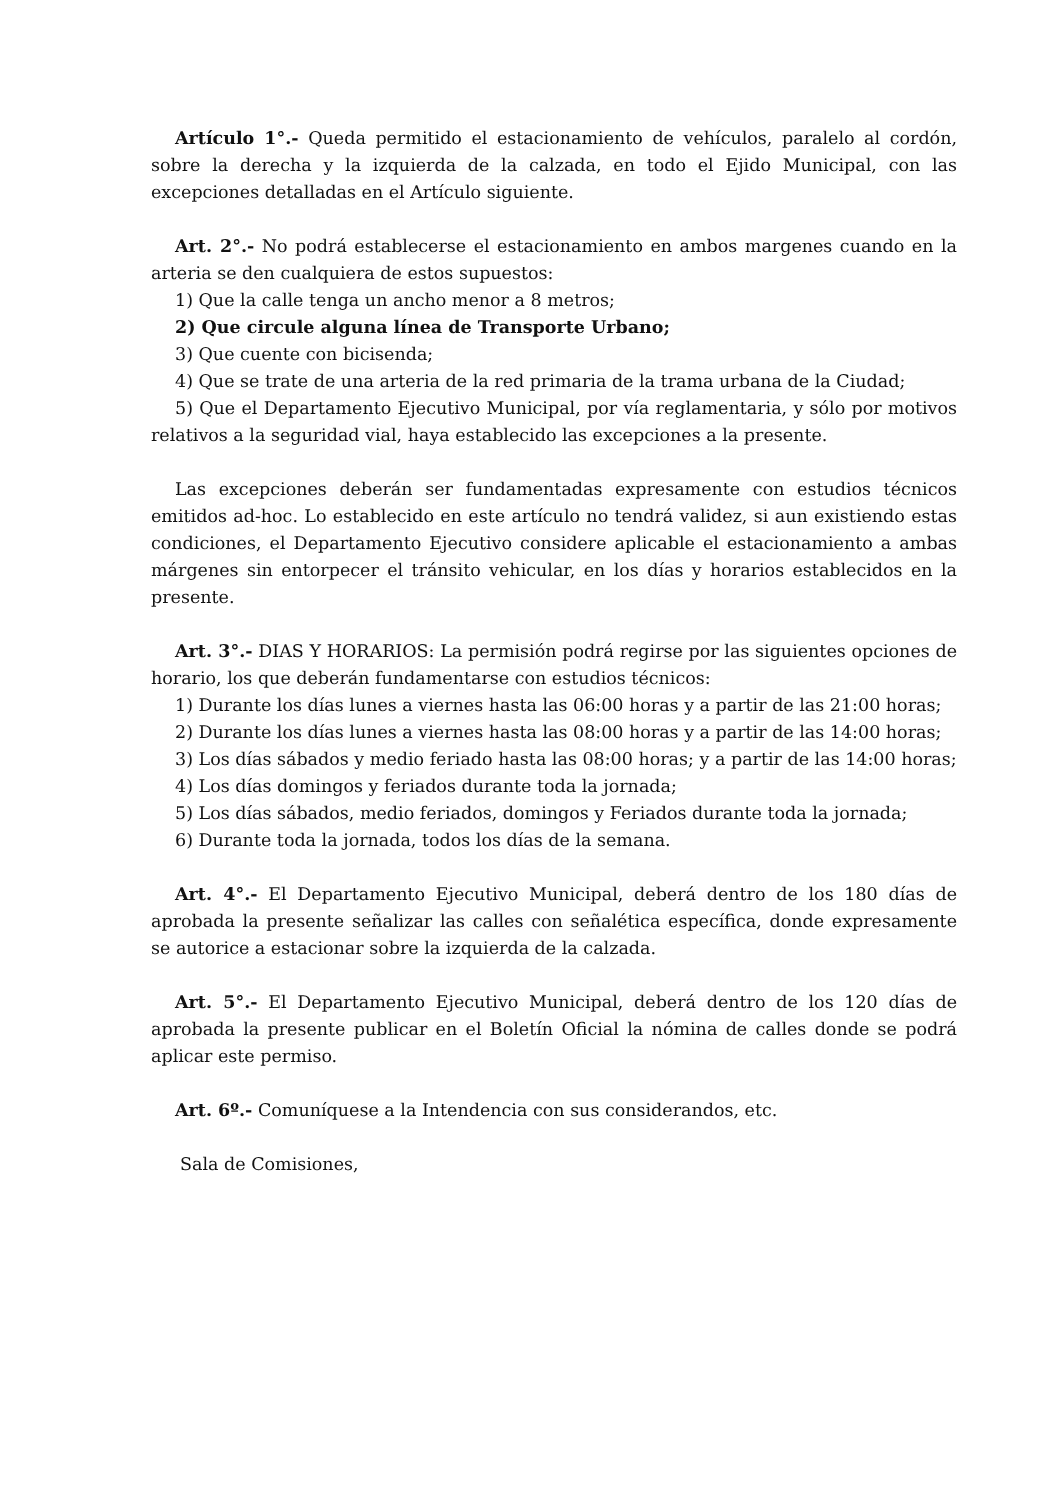Artículo 1°.- Queda permitido el estacionamiento de vehículos, paralelo al cordón, sobre la derecha y la izquierda de la calzada, en todo el Ejido Municipal, con las excepciones detalladas en el Artículo siguiente.
Art. 2°.- No podrá establecerse el estacionamiento en ambos margenes cuando en la arteria se den cualquiera de estos supuestos:
1) Que la calle tenga un ancho menor a 8 metros;
2) Que circule alguna línea de Transporte Urbano;
3) Que cuente con bicisenda;
4) Que se trate de una arteria de la red primaria de la trama urbana de la Ciudad;
5) Que el Departamento Ejecutivo Municipal, por vía reglamentaria, y sólo por motivos relativos a la seguridad vial, haya establecido las excepciones a la presente.
Las excepciones deberán ser fundamentadas expresamente con estudios técnicos emitidos ad-hoc. Lo establecido en este artículo no tendrá validez, si aun existiendo estas condiciones, el Departamento Ejecutivo considere aplicable el estacionamiento a ambas márgenes sin entorpecer el tránsito vehicular, en los días y horarios establecidos en la presente.
Art. 3°.- DIAS Y HORARIOS: La permisión podrá regirse por las siguientes opciones de horario, los que deberán fundamentarse con estudios técnicos:
1) Durante los días lunes a viernes hasta las 06:00 horas y a partir de las 21:00 horas;
2) Durante los días lunes a viernes hasta las 08:00 horas y a partir de las 14:00 horas;
3) Los días sábados y medio feriado hasta las 08:00 horas; y a partir de las 14:00 horas;
4) Los días domingos y feriados durante toda la jornada;
5) Los días sábados, medio feriados, domingos y Feriados durante toda la jornada;
6) Durante toda la jornada, todos los días de la semana.
Art. 4°.- El Departamento Ejecutivo Municipal, deberá dentro de los 180 días de aprobada la presente señalizar las calles con señalética específica, donde expresamente se autorice a estacionar sobre la izquierda de la calzada.
Art. 5°.- El Departamento Ejecutivo Municipal, deberá dentro de los 120 días de aprobada la presente publicar en el Boletín Oficial la nómina de calles donde se podrá aplicar este permiso.
Art. 6º.- Comuníquese a la Intendencia con sus considerandos, etc.
Sala de Comisiones,